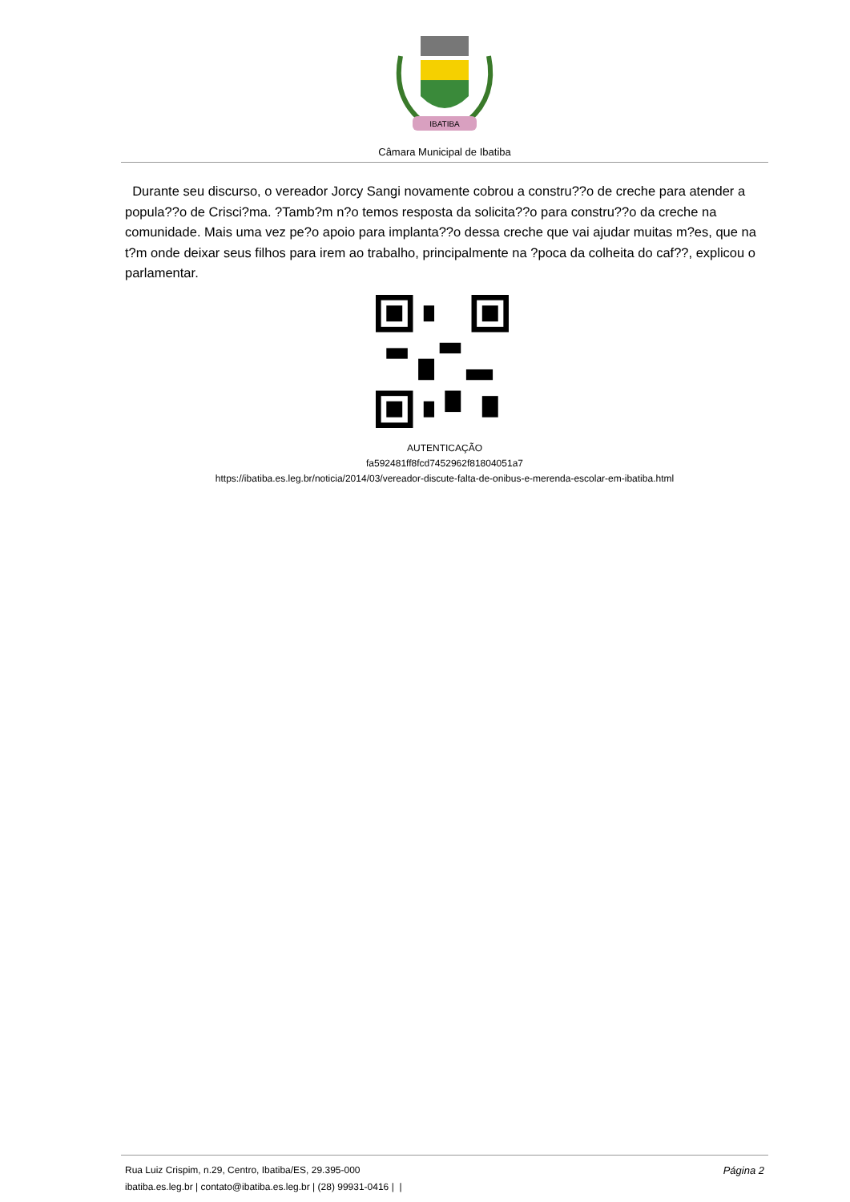IBATIBA
Câmara Municipal de Ibatiba
Durante seu discurso, o vereador Jorcy Sangi novamente cobrou a constru??o de creche para atender a popula??o de Crisci?ma. ?Tamb?m n?o temos resposta da solicita??o para constru??o da creche na comunidade. Mais uma vez pe?o apoio para implanta??o dessa creche que vai ajudar muitas m?es, que na t?m onde deixar seus filhos para irem ao trabalho, principalmente na ?poca da colheita do caf??, explicou o parlamentar.
AUTENTICAÇÃO
fa592481ff8fcd7452962f81804051a7
https://ibatiba.es.leg.br/noticia/2014/03/vereador-discute-falta-de-onibus-e-merenda-escolar-em-ibatiba.html
Rua Luiz Crispim, n.29, Centro, Ibatiba/ES, 29.395-000 Página 2
ibatiba.es.leg.br | contato@ibatiba.es.leg.br | (28) 99931-0416 | |